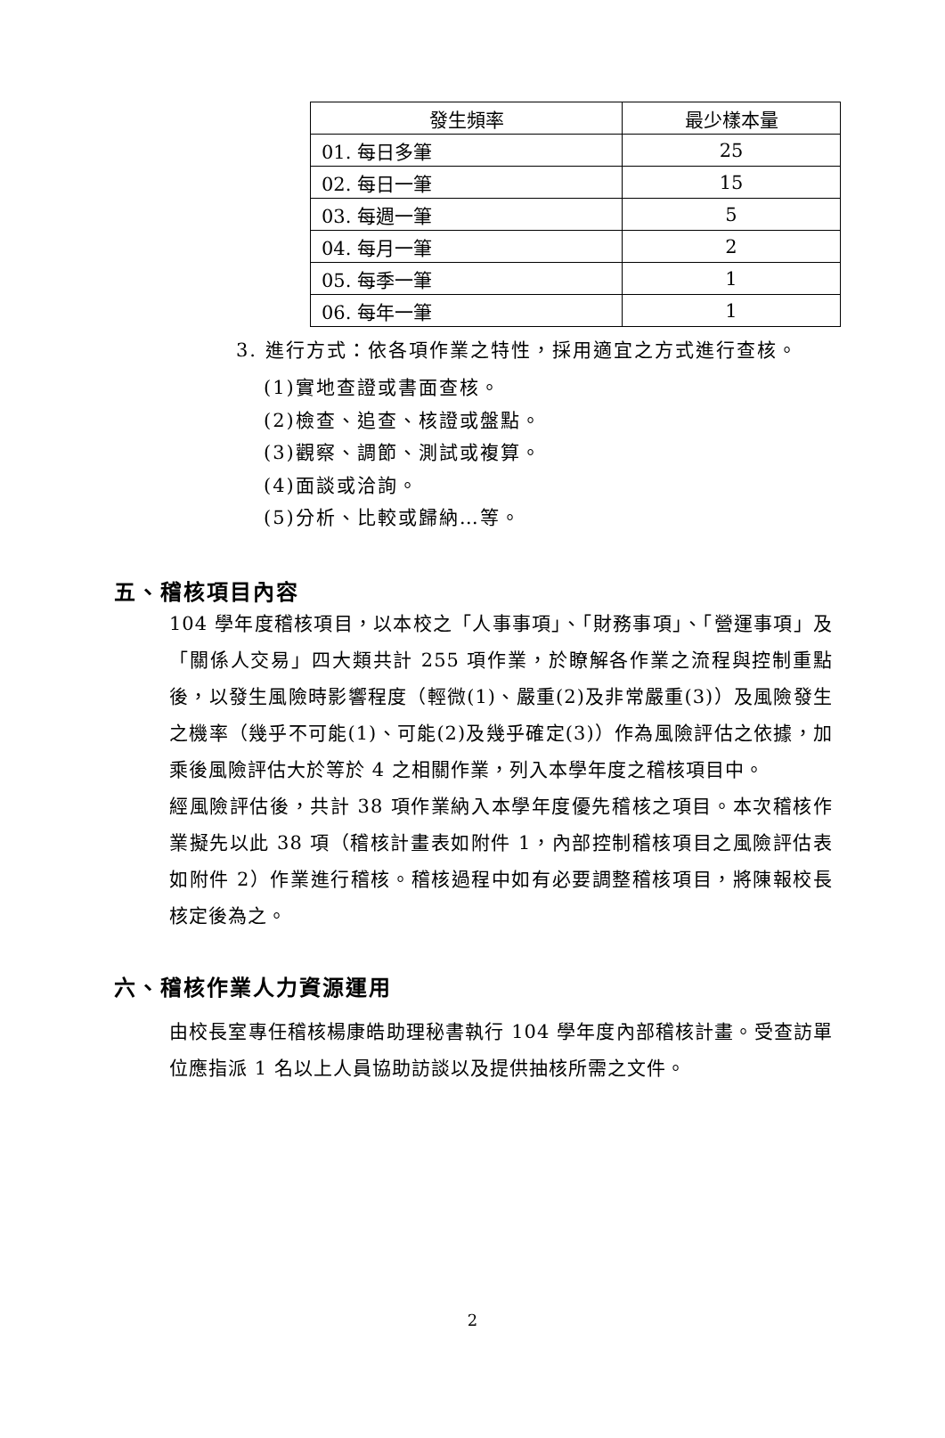| 發生頻率 | 最少樣本量 |
| --- | --- |
| 01. 每日多筆 | 25 |
| 02. 每日一筆 | 15 |
| 03. 每週一筆 | 5 |
| 04. 每月一筆 | 2 |
| 05. 每季一筆 | 1 |
| 06. 每年一筆 | 1 |
3. 進行方式：依各項作業之特性，採用適宜之方式進行查核。
(1)實地查證或書面查核。
(2)檢查、追查、核證或盤點。
(3)觀察、調節、測試或複算。
(4)面談或洽詢。
(5)分析、比較或歸納…等。
五、稽核項目內容
104 學年度稽核項目，以本校之「人事事項」、「財務事項」、「營運事項」及「關係人交易」四大類共計 255 項作業，於瞭解各作業之流程與控制重點後，以發生風險時影響程度（輕微(1)、嚴重(2)及非常嚴重(3)）及風險發生之機率（幾乎不可能(1)、可能(2)及幾乎確定(3)）作為風險評估之依據，加乘後風險評估大於等於 4 之相關作業，列入本學年度之稽核項目中。
經風險評估後，共計 38 項作業納入本學年度優先稽核之項目。本次稽核作業擬先以此 38 項（稽核計畫表如附件 1，內部控制稽核項目之風險評估表如附件 2）作業進行稽核。稽核過程中如有必要調整稽核項目，將陳報校長核定後為之。
六、稽核作業人力資源運用
由校長室專任稽核楊康皓助理秘書執行 104 學年度內部稽核計畫。受查訪單位應指派 1 名以上人員協助訪談以及提供抽核所需之文件。
2